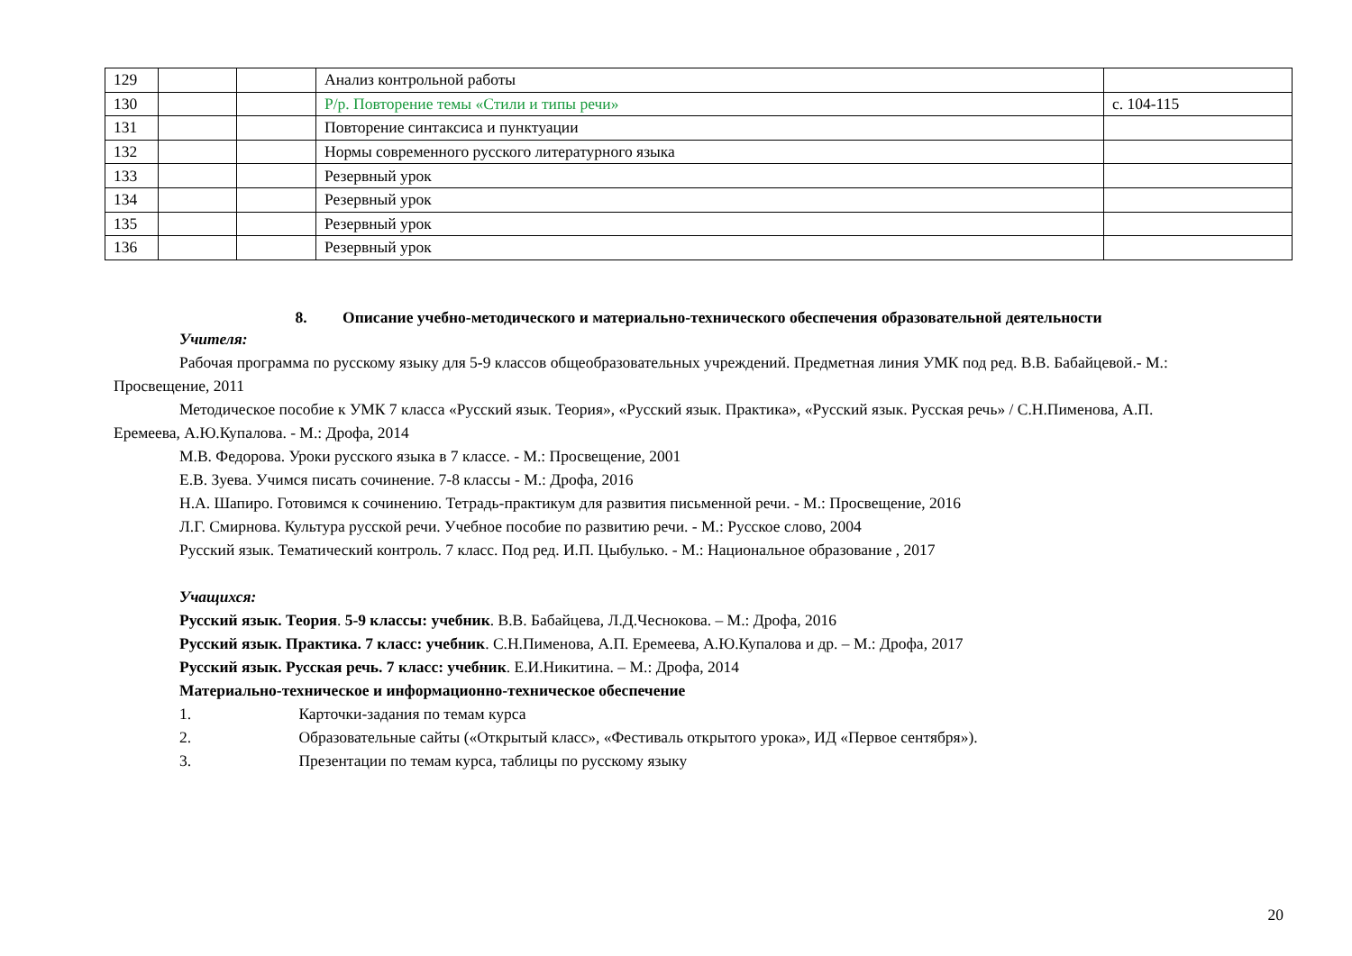| 129 | | | Анализ контрольной работы | |
| 130 | | | Р/р. Повторение темы «Стили и типы речи» | с. 104-115 |
| 131 | | | Повторение синтаксиса и пунктуации | |
| 132 | | | Нормы современного русского литературного языка | |
| 133 | | | Резервный урок | |
| 134 | | | Резервный урок | |
| 135 | | | Резервный урок | |
| 136 | | | Резервный урок | |
8. Описание учебно-методического и материально-технического обеспечения образовательной деятельности
Учителя:
Рабочая программа по русскому языку для 5-9 классов общеобразовательных учреждений. Предметная линия УМК под ред. В.В. Бабайцевой.- М.:
Просвещение, 2011
Методическое пособие к УМК 7 класса «Русский язык. Теория», «Русский язык. Практика», «Русский язык. Русская речь» / С.Н.Пименова, А.П.
Еремеева, А.Ю.Купалова. - М.: Дрофа, 2014
М.В. Федорова. Уроки русского языка в 7 классе. - М.: Просвещение, 2001
Е.В. Зуева. Учимся писать сочинение. 7-8 классы - М.: Дрофа, 2016
Н.А. Шапиро. Готовимся к сочинению. Тетрадь-практикум для развития письменной речи. - М.: Просвещение, 2016
Л.Г. Смирнова. Культура русской речи. Учебное пособие по развитию речи. - М.: Русское слово, 2004
Русский язык. Тематический контроль. 7 класс. Под ред. И.П. Цыбулько. - М.: Национальное образование , 2017
Учащихся:
Русский язык. Теория. 5-9 классы: учебник. В.В. Бабайцева, Л.Д.Чеснокова. – М.: Дрофа, 2016
Русский язык. Практика. 7 класс: учебник. С.Н.Пименова, А.П. Еремеева, А.Ю.Купалова и др. – М.: Дрофа, 2017
Русский язык. Русская речь. 7 класс: учебник. Е.И.Никитина. – М.: Дрофа, 2014
Материально-техническое и информационно-техническое обеспечение
1. Карточки-задания по темам курса
2. Образовательные сайты («Открытый класс», «Фестиваль открытого урока», ИД «Первое сентября»).
3. Презентации по темам курса, таблицы по русскому языку
20